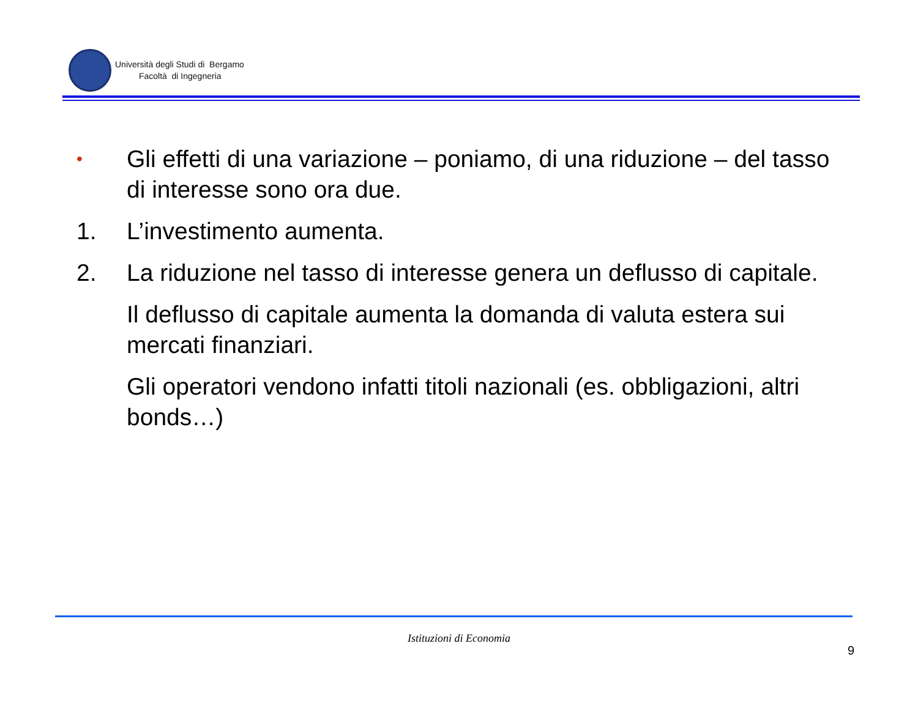Università degli Studi di Bergamo
Facoltà di Ingegneria
•
Gli effetti di una variazione – poniamo, di una riduzione – del tasso di interesse sono ora due.
1. L’investimento aumenta.
2. La riduzione nel tasso di interesse genera un deflusso di capitale.
Il deflusso di capitale aumenta la domanda di valuta estera sui mercati finanziari.
Gli operatori vendono infatti titoli nazionali (es. obbligazioni, altri bonds…)
Istituzioni di Economia
9